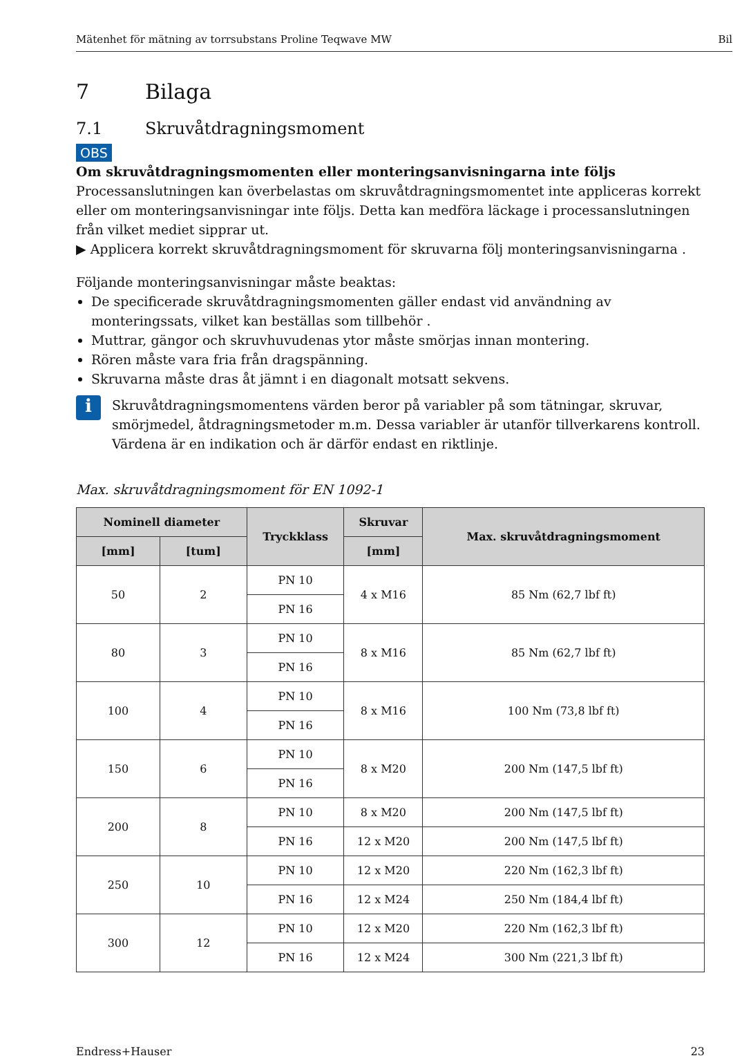Mätenhet för mätning av torrsubstans Proline Teqwave MW Bil
7 Bilaga
7.1 Skruvåtdragningsmoment
OBS
Om skruvåtdragningsmomenten eller monteringsanvisningarna inte följs
Processanslutningen kan överbelastas om skruvåtdragningsmomentet inte appliceras korrekt eller om monteringsanvisningar inte följs. Detta kan medföra läckage i processanslutningen från vilket mediet sipprar ut.
▶ Applicera korrekt skruvåtdragningsmoment för skruvarna följ monteringsanvisningarna .
Följande monteringsanvisningar måste beaktas:
De specificerade skruvåtdragningsmomenten gäller endast vid användning av monteringssats, vilket kan beställas som tillbehör .
Muttrar, gängor och skruvhuvudenas ytor måste smörjas innan montering.
Rören måste vara fria från dragspänning.
Skruvarna måste dras åt jämnt i en diagonalt motsatt sekvens.
i
Skruvåtdragningsmomentens värden beror på variabler på som tätningar, skruvar, smörjmedel, åtdragningsmetoder m.m. Dessa variabler är utanför tillverkarens kontroll. Värdena är en indikation och är därför endast en riktlinje.
Max. skruvåtdragningsmoment för EN 1092-1
| Nominell diameter | | Tryckklass | Skruvar | Max. skruvåtdragningsmoment |
| --- | --- | --- | --- | --- |
| [mm] | [tum] | | [mm] | |
| 50 | 2 | PN 10 | 4 x M16 | 85 Nm (62,7 lbf ft) |
| | | PN 16 | | |
| 80 | 3 | PN 10 | 8 x M16 | 85 Nm (62,7 lbf ft) |
| | | PN 16 | | |
| 100 | 4 | PN 10 | 8 x M16 | 100 Nm (73,8 lbf ft) |
| | | PN 16 | | |
| 150 | 6 | PN 10 | 8 x M20 | 200 Nm (147,5 lbf ft) |
| | | PN 16 | | |
| 200 | 8 | PN 10 | 8 x M20 | 200 Nm (147,5 lbf ft) |
| | | PN 16 | 12 x M20 | 200 Nm (147,5 lbf ft) |
| 250 | 10 | PN 10 | 12 x M20 | 220 Nm (162,3 lbf ft) |
| | | PN 16 | 12 x M24 | 250 Nm (184,4 lbf ft) |
| 300 | 12 | PN 10 | 12 x M20 | 220 Nm (162,3 lbf ft) |
| | | PN 16 | 12 x M24 | 300 Nm (221,3 lbf ft) |
Endress+Hauser 23